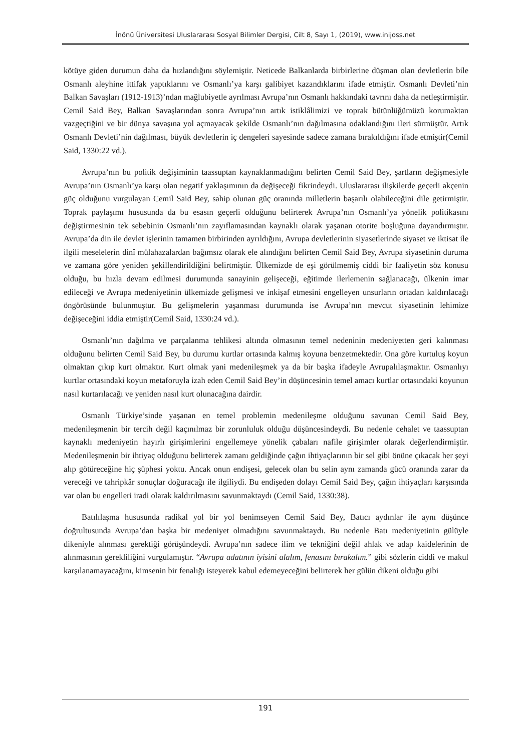İnönü Üniversitesi Uluslararası Sosyal Bilimler Dergisi, Cilt 8, Sayı 1, (2019), www.inijoss.net
kötüye giden durumun daha da hızlandığını söylemiştir. Neticede Balkanlarda birbirlerine düşman olan devletlerin bile Osmanlı aleyhine ittifak yaptıklarını ve Osmanlı’ya karşı galibiyet kazandıklarını ifade etmiştir. Osmanlı Devleti’nin Balkan Savaşları (1912-1913)’ndan mağlubiyetle ayrılması Avrupa’nın Osmanlı hakkındaki tavrını daha da netleştirmiştir. Cemil Said Bey, Balkan Savaşlarından sonra Avrupa’nın artık istiklâlimizi ve toprak bütünlüğümüzü korumaktan vazgeçtiğini ve bir dünya savaşına yol açmayacak şekilde Osmanlı’nın dağılmasına odaklandığını ileri sürmüştür. Artık Osmanlı Devleti’nin dağılması, büyük devletlerin iç dengeleri sayesinde sadece zamana bırakıldığını ifade etmiştir(Cemil Said, 1330:22 vd.).
Avrupa’nın bu politik değişiminin taassuptan kaynaklanmadığını belirten Cemil Said Bey, şartların değişmesiyle Avrupa’nın Osmanlı’ya karşı olan negatif yaklaşımının da değişeceği fikrindeydi. Uluslararası ilişkilerde geçerli akçenin güç olduğunu vurgulayan Cemil Said Bey, sahip olunan güç oranında milletlerin başarılı olabileceğini dile getirmiştir. Toprak paylaşımı hususunda da bu esasın geçerli olduğunu belirterek Avrupa’nın Osmanlı’ya yönelik politikasını değiştirmesinin tek sebebinin Osmanlı’nın zayıflamasından kaynaklı olarak yaşanan otorite boşluğuna dayandırmıştır. Avrupa’da din ile devlet işlerinin tamamen birbirinden ayrıldığını, Avrupa devletlerinin siyasetlerinde siyaset ve iktisat ile ilgili meselelerin dinî mülahazalardan bağımsız olarak ele alındığını belirten Cemil Said Bey, Avrupa siyasetinin duruma ve zamana göre yeniden şekillendirildiğini belirtmiştir. Ülkemizde de eşi görülmemiş ciddi bir faaliyetin söz konusu olduğu, bu hızla devam edilmesi durumunda sanayinin gelişeceği, eğitimde ilerlemenin sağlanacağı, ülkenin imar edileceği ve Avrupa medeniyetinin ülkemizde gelişmesi ve inkişaf etmesini engelleyen unsurların ortadan kaldırılacağı öngörüsünde bulunmuştur. Bu gelişmelerin yaşanması durumunda ise Avrupa’nın mevcut siyasetinin lehimize değişeceğini iddia etmiştir(Cemil Said, 1330:24 vd.).
Osmanlı’nın dağılma ve parçalanma tehlikesi altında olmasının temel nedeninin medeniyetten geri kalınması olduğunu belirten Cemil Said Bey, bu durumu kurtlar ortasında kalmış koyuna benzetmektedir. Ona göre kurtuluş koyun olmaktan çıkıp kurt olmaktır. Kurt olmak yani medenileşmek ya da bir başka ifadeyle Avrupalılaşmaktır. Osmanlıyı kurtlar ortasındaki koyun metaforuyla izah eden Cemil Said Bey’in düşüncesinin temel amacı kurtlar ortasındaki koyunun nasıl kurtarılacağı ve yeniden nasıl kurt olunacağına dairdir.
Osmanlı Türkiye’sinde yaşanan en temel problemin medenileşme olduğunu savunan Cemil Said Bey, medenileşmenin bir tercih değil kaçınılmaz bir zorunluluk olduğu düşüncesindeydi. Bu nedenle cehalet ve taassuptan kaynaklı medeniyetin hayırlı girişimlerini engellemeye yönelik çabaları nafile girişimler olarak değerlendirmiştir. Medenileşmenin bir ihtiyaç olduğunu belirterek zamanı geldiğinde çağın ihtiyaçlarının bir sel gibi önüne çıkacak her şeyi alıp götüreceğine hiç şüphesi yoktu. Ancak onun endişesi, gelecek olan bu selin aynı zamanda gücü oranında zarar da vereceği ve tahripkâr sonuçlar doğuracağı ile ilgiliydi. Bu endişeden dolayı Cemil Said Bey, çağın ihtiyaçları karşısında var olan bu engelleri iradi olarak kaldırılmasını savunmaktaydı (Cemil Said, 1330:38).
Batılılaşma hususunda radikal yol bir yol benimseyen Cemil Said Bey, Batıcı aydınlar ile aynı düşünce doğrultusunda Avrupa’dan başka bir medeniyet olmadığını savunmaktaydı. Bu nedenle Batı medeniyetinin gülüyle dikeniyle alınması gerektiği görüşündeydi. Avrupa’nın sadece ilim ve tekniğini değil ahlak ve adap kaidelerinin de alınmasının gerekliliğini vurgulamıştır. “Avrupa adatının iyisini alalım, fenasını bırakalım.” gibi sözlerin ciddi ve makul karşılanamayacağını, kimsenin bir fenalığı isteyerek kabul edemeyeceğini belirterek her gülün dikeni olduğu gibi
191